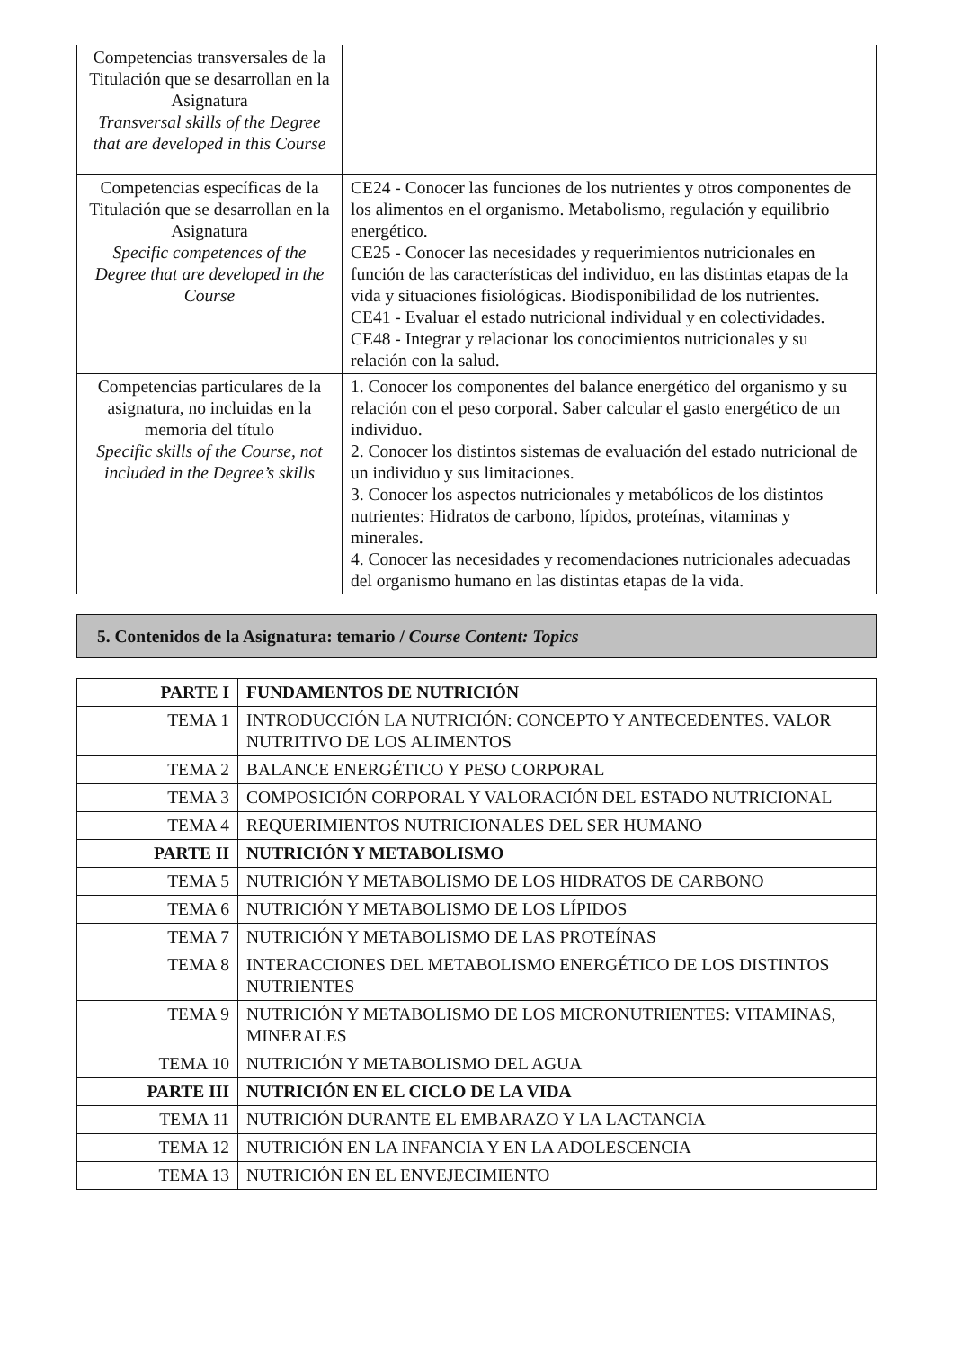| Competencias transversales de la Titulación que se desarrollan en la Asignatura Transversal skills of the Degree that are developed in this Course | |
| Competencias específicas de la Titulación que se desarrollan en la Asignatura Specific competences of the Degree that are developed in the Course | CE24 - Conocer las funciones de los nutrientes y otros componentes de los alimentos en el organismo. Metabolismo, regulación y equilibrio energético. CE25 - Conocer las necesidades y requerimientos nutricionales en función de las características del individuo, en las distintas etapas de la vida y situaciones fisiológicas. Biodisponibilidad de los nutrientes. CE41 - Evaluar el estado nutricional individual y en colectividades. CE48 - Integrar y relacionar los conocimientos nutricionales y su relación con la salud. |
| Competencias particulares de la asignatura, no incluidas en la memoria del título Specific skills of the Course, not included in the Degree’s skills | 1. Conocer los componentes del balance energético del organismo y su relación con el peso corporal. Saber calcular el gasto energético de un individuo. 2. Conocer los distintos sistemas de evaluación del estado nutricional de un individuo y sus limitaciones. 3. Conocer los aspectos nutricionales y metabólicos de los distintos nutrientes: Hidratos de carbono, lípidos, proteínas, vitaminas y minerales. 4. Conocer las necesidades y recomendaciones nutricionales adecuadas del organismo humano en las distintas etapas de la vida. |
5. Contenidos de la Asignatura: temario / Course Content: Topics
| PARTE I | FUNDAMENTOS DE NUTRICIÓN |
| TEMA 1 | INTRODUCCIÓN LA NUTRICIÓN: CONCEPTO Y ANTECEDENTES. VALOR NUTRITIVO DE LOS ALIMENTOS |
| TEMA 2 | BALANCE ENERGÉTICO Y PESO CORPORAL |
| TEMA 3 | COMPOSICIÓN CORPORAL Y VALORACIÓN DEL ESTADO NUTRICIONAL |
| TEMA 4 | REQUERIMIENTOS NUTRICIONALES DEL SER HUMANO |
| PARTE II | NUTRICIÓN Y METABOLISMO |
| TEMA 5 | NUTRICIÓN Y METABOLISMO DE LOS HIDRATOS DE CARBONO |
| TEMA 6 | NUTRICIÓN Y METABOLISMO DE LOS LÍPIDOS |
| TEMA 7 | NUTRICIÓN Y METABOLISMO DE LAS PROTEÍNAS |
| TEMA 8 | INTERACCIONES DEL METABOLISMO ENERGÉTICO DE LOS DISTINTOS NUTRIENTES |
| TEMA 9 | NUTRICIÓN Y METABOLISMO DE LOS MICRONUTRIENTES: VITAMINAS, MINERALES |
| TEMA 10 | NUTRICIÓN Y METABOLISMO DEL AGUA |
| PARTE III | NUTRICIÓN EN EL CICLO DE LA VIDA |
| TEMA 11 | NUTRICIÓN DURANTE EL EMBARAZO Y LA LACTANCIA |
| TEMA 12 | NUTRICIÓN EN LA INFANCIA Y EN LA ADOLESCENCIA |
| TEMA 13 | NUTRICIÓN EN EL ENVEJECIMIENTO |